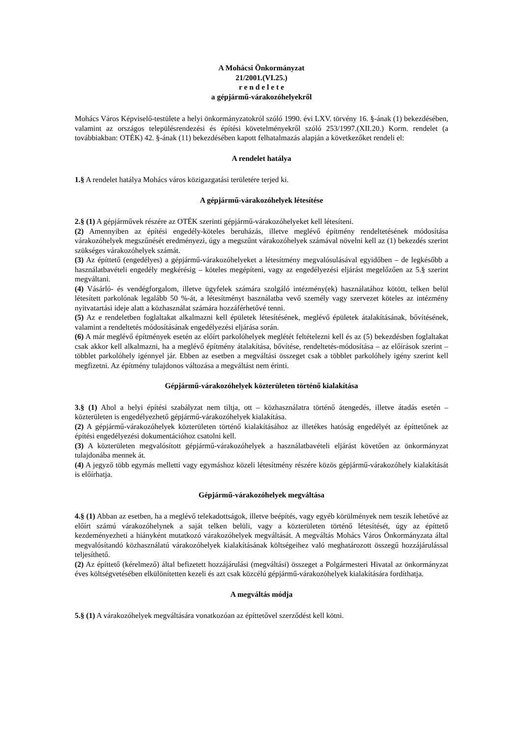A Mohácsi Önkormányzat
21/2001.(VI.25.)
r e n d e l e t e
a gépjármű-várakozóhelyekről
Mohács Város Képviselő-testülete a helyi önkormányzatokról szóló 1990. évi LXV. törvény 16. §-ának (1) bekezdésében, valamint az országos településrendezési és építési követelményekről szóló 253/1997.(XII.20.) Korm. rendelet (a továbbiakban: OTÉK) 42. §-ának (11) bekezdésében kapott felhatalmazás alapján a következőket rendeli el:
A rendelet hatálya
1.§ A rendelet hatálya Mohács város közigazgatási területére terjed ki.
A gépjármű-várakozóhelyek létesítése
2.§ (1) A gépjárművek részére az OTÉK szerinti gépjármű-várakozóhelyeket kell létesíteni.
(2) Amennyiben az építési engedély-köteles beruházás, illetve meglévő építmény rendeltetésének módosítása várakozóhelyek megszűnését eredményezi, úgy a megszűnt várakozóhelyek számával növelni kell az (1) bekezdés szerint szükséges várakozóhelyek számát.
(3) Az építtető (engedélyes) a gépjármű-várakozóhelyeket a létesítmény megvalósulásával egyidőben – de legkésőbb a használatbavételi engedély megkérésig – köteles megépíteni, vagy az engedélyezési eljárást megelőzően az 5.§ szerint megváltani.
(4) Vásárló- és vendégforgalom, illetve ügyfelek számára szolgáló intézmény(ek) használatához kötött, telken belül létesített parkolónak legalább 50 %-át, a létesítményt használatba vevő személy vagy szervezet köteles az intézmény nyitvatartási ideje alatt a közhasználat számára hozzáférhetővé tenni.
(5) Az e rendeletben foglaltakat alkalmazni kell épületek létesítésének, meglévő épületek átalakításának, bővítésének, valamint a rendeltetés módosításának engedélyezési eljárása során.
(6) A már meglévő építmények esetén az előírt parkolóhelyek meglétét feltételezni kell és az (5) bekezdésben foglaltakat csak akkor kell alkalmazni, ha a meglévő építmény átalakítása, bővítése, rendeltetés-módosítása – az előírások szerint – többlet parkolóhely igénnyel jár. Ebben az esetben a megváltási összeget csak a többlet parkolóhely igény szerint kell megfizetni. Az építmény tulajdonos változása a megváltást nem érinti.
Gépjármű-várakozóhelyek közterületen történő kialakítása
3.§ (1) Ahol a helyi építési szabályzat nem tiltja, ott – közhasználatra történő átengedés, illetve átadás esetén – közterületen is engedélyezhető gépjármű-várakozóhelyek kialakítása.
(2) A gépjármű-várakozóhelyek közterületen történő kialakításához az illetékes hatóság engedélyét az építtetőnek az építési engedélyezési dokumentációhoz csatolni kell.
(3) A közterületen megvalósított gépjármű-várakozóhelyek a használatbavételi eljárást követően az önkormányzat tulajdonába mennek át.
(4) A jegyző több egymás melletti vagy egymáshoz közeli létesítmény részére közös gépjármű-várakozóhely kialakítását is előírhatja.
Gépjármű-várakozóhelyek megváltása
4.§ (1) Abban az esetben, ha a meglévő telekadottságok, illetve beépítés, vagy egyéb körülmények nem teszik lehetővé az előírt számú várakozóhelynek a saját telken belüli, vagy a közterületen történő létesítését, úgy az építtető kezdeményezheti a hiányként mutatkozó várakozóhelyek megváltását. A megváltás Mohács Város Önkormányzata által megvalósítandó közhasználatú várakozóhelyek kialakításának költségeihez való meghatározott összegű hozzájárulással teljesíthető.
(2) Az építtető (kérelmező) által befizetett hozzájárulási (megváltási) összeget a Polgármesteri Hivatal az önkormányzat éves költségvetésében elkülönítetten kezeli és azt csak közcélú gépjármű-várakozóhelyek kialakítására fordíthatja.
A megváltás módja
5.§ (1) A várakozóhelyek megváltására vonatkozóan az építtetővel szerződést kell kötni.